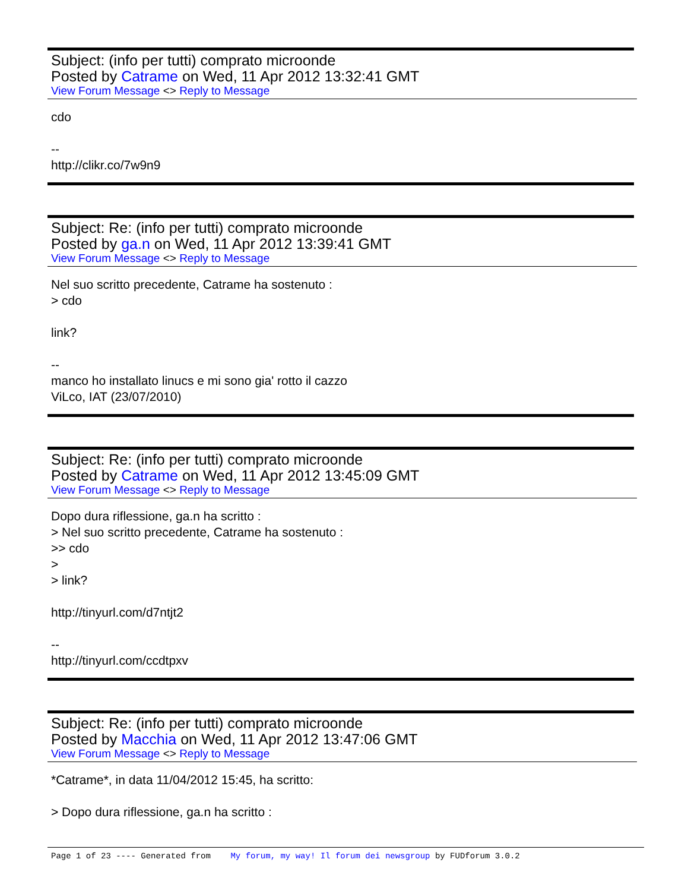Subject: (info per tutti) comprato microonde
Posted by Catrame on Wed, 11 Apr 2012 13:32:41 GMT
View Forum Message <> Reply to Message
cdo -- http://clikr.co/7w9n9
Subject: Re: (info per tutti) comprato microonde
Posted by ga.n on Wed, 11 Apr 2012 13:39:41 GMT
View Forum Message <> Reply to Message
Nel suo scritto precedente, Catrame ha sostenuto : > cdo link? -- manco ho installato linucs e mi sono gia' rotto il cazzo ViLco, IAT (23/07/2010)
Subject: Re: (info per tutti) comprato microonde
Posted by Catrame on Wed, 11 Apr 2012 13:45:09 GMT
View Forum Message <> Reply to Message
Dopo dura riflessione, ga.n ha scritto : > Nel suo scritto precedente, Catrame ha sostenuto : >> cdo > > link? http://tinyurl.com/d7ntjt2 -- http://tinyurl.com/ccdtpxv
Subject: Re: (info per tutti) comprato microonde
Posted by Macchia on Wed, 11 Apr 2012 13:47:06 GMT
View Forum Message <> Reply to Message
*Catrame*, in data 11/04/2012 15:45, ha scritto: > Dopo dura riflessione, ga.n ha scritto :
Page 1 of 23 ---- Generated from My forum, my way! Il forum dei newsgroup by FUDforum 3.0.2